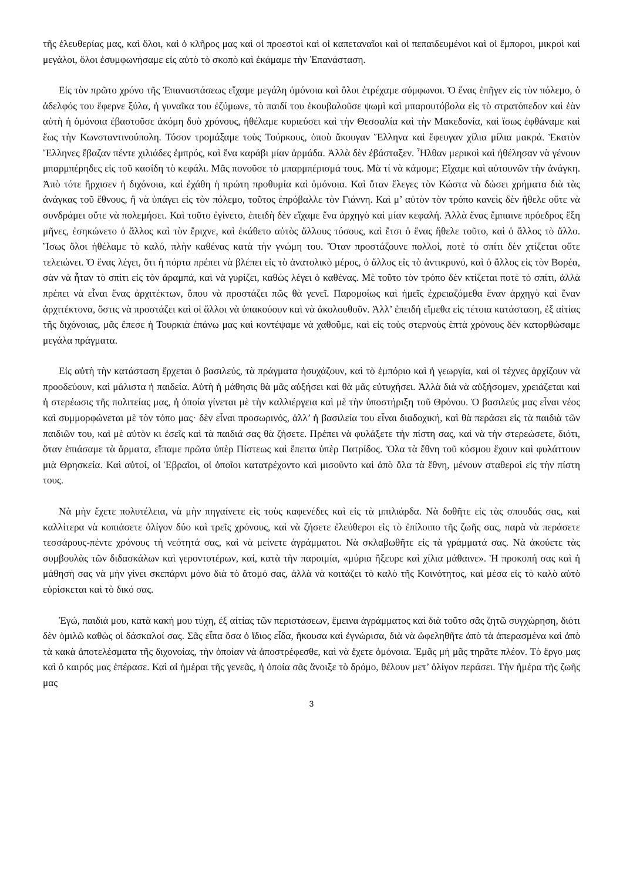τῆς ἐλευθερίας μας, καὶ ὅλοι, καὶ ὁ κλῆρος μας καὶ οἱ προεστοὶ καὶ οἱ καπεταναῖοι καὶ οἱ πεπαιδευμένοι καὶ οἱ ἔμποροι, μικροὶ καὶ μεγάλοι, ὅλοι ἐσυμφωνήσαμε εἰς αὐτὸ τὸ σκοπὸ καὶ ἐκάμαμε τὴν Ἐπανάσταση.
Εἰς τὸν πρῶτο χρόνο τῆς Ἐπαναστάσεως εἴχαμε μεγάλη ὁμόνοια καὶ ὅλοι ἐτρέχαμε σύμφωνοι. Ὁ ἕνας ἐπῆγεν εἰς τὸν πόλεμο, ὁ ἀδελφός του ἔφερνε ξύλα, ἡ γυναῖκα του ἐζύμωνε, τὸ παιδί του ἐκουβαλοῦσε ψωμὶ καὶ μπαρουτόβολα εἰς τὸ στρατόπεδον καὶ ἐὰν αὐτὴ ἡ ὁμόνοια ἐβαστοῦσε ἀκόμη δυὸ χρόνους, ἠθέλαμε κυριεύσει καὶ τὴν Θεσσαλία καὶ τὴν Μακεδονία, καὶ ἴσως ἐφθάναμε καὶ ἕως τὴν Κωνσταντινούπολη. Τόσον τρομάξαμε τοὺς Τούρκους, ὁποὺ ἄκουγαν Ἕλληνα καὶ ἔφευγαν χίλια μίλια μακρά. Ἑκατὸν Ἕλληνες ἔβαζαν πέντε χιλιάδες ἐμπρός, καὶ ἕνα καράβι μίαν ἀρμάδα. Ἀλλὰ δὲν ἐβάσταξεν. Ἦλθαν μερικοὶ καὶ ἠθέλησαν νὰ γένουν μπαρμπέρηδες εἰς τοῦ κασίδη τὸ κεφάλι. Μᾶς πονοῦσε τὸ μπαρμπέρισμά τους. Μὰ τί νὰ κάμομε; Εἴχαμε καὶ αὐτουνῶν τὴν ἀνάγκη. Ἀπὸ τότε ἤρχισεν ἡ διχόνοια, καὶ ἐχάθη ἡ πρώτη προθυμία καὶ ὁμόνοια. Καὶ ὅταν ἔλεγες τὸν Κώστα νὰ δώσει χρήματα διὰ τὰς ἀνάγκας τοῦ ἔθνους, ἢ νὰ ὑπάγει εἰς τὸν πόλεμο, τοῦτος ἐπρόβαλλε τὸν Γιάννη. Καὶ μ’ αὐτὸν τὸν τρόπο κανεὶς δὲν ἤθελε οὔτε νὰ συνδράμει οὔτε νὰ πολεμήσει. Καὶ τοῦτο ἐγίνετο, ἐπειδὴ δὲν εἴχαμε ἕνα ἀρχηγὸ καὶ μίαν κεφαλή. Ἀλλὰ ἕνας ἔμπαινε πρόεδρος ἕξη μῆνες, ἐσηκώνετο ὁ ἄλλος καὶ τὸν ἔριχνε, καὶ ἐκάθετο αὐτὸς ἄλλους τόσους, καὶ ἔτσι ὁ ἕνας ἤθελε τοῦτο, καὶ ὁ ἄλλος τὸ ἄλλο. Ἴσως ὅλοι ἠθέλαμε τὸ καλό, πλὴν καθένας κατὰ τὴν γνώμη του. Ὅταν προστάζουνε πολλοί, ποτὲ τὸ σπίτι δὲν χτίζεται οὔτε τελειώνει. Ὁ ἕνας λέγει, ὅτι ἡ πόρτα πρέπει νὰ βλέπει εἰς τὸ ἀνατολικὸ μέρος, ὁ ἄλλος εἰς τὸ ἀντικρυνό, καὶ ὁ ἄλλος εἰς τὸν Βορέα, σὰν νὰ ἦταν τὸ σπίτι εἰς τὸν ἀραμπά, καὶ νὰ γυρίζει, καθὼς λέγει ὁ καθένας. Μὲ τοῦτο τὸν τρόπο δὲν κτίζεται ποτὲ τὸ σπίτι, ἀλλὰ πρέπει νὰ εἶναι ἕνας ἀρχιτέκτων, ὅπου νὰ προστάζει πῶς θὰ γενεῖ. Παρομοίως καὶ ἡμεῖς ἐχρειαζόμεθα ἕναν ἀρχηγὸ καὶ ἕναν ἀρχιτέκτονα, ὅστις νὰ προστάζει καὶ οἱ ἄλλοι νὰ ὑπακούουν καὶ νὰ ἀκολουθοῦν. Ἀλλ’ ἐπειδή εἴμεθα εἰς τέτοια κατάσταση, ἐξ αἰτίας τῆς διχόνοιας, μᾶς ἔπεσε ἡ Τουρκιὰ ἐπάνω μας καὶ κοντέψαμε νὰ χαθοῦμε, καὶ εἰς τοὺς στερνοὺς ἑπτὰ χρόνους δὲν κατορθώσαμε μεγάλα πράγματα.
Εἰς αὐτὴ τὴν κατάσταση ἔρχεται ὁ βασιλεύς, τὰ πράγματα ἡσυχάζουν, καὶ τὸ ἐμπόριο καὶ ἡ γεωργία, καὶ οἱ τέχνες ἀρχίζουν νὰ προοδεύουν, καὶ μάλιστα ἡ παιδεία. Αὐτὴ ἡ μάθησις θὰ μᾶς αὐξήσει καὶ θὰ μᾶς εὐτυχήσει. Ἀλλὰ διὰ νὰ αὐξήσομεν, χρειάζεται καὶ ἡ στερέωσις τῆς πολιτείας μας, ἡ ὁποία γίνεται μὲ τὴν καλλιέργεια καὶ μὲ τὴν ὑποστήριξη τοῦ Θρόνου. Ὁ βασιλεύς μας εἶναι νέος καὶ συμμορφώνεται μὲ τὸν τόπο μας· δὲν εἶναι προσωρινός, ἀλλ’ ἡ βασιλεία του εἶναι διαδοχική, καὶ θὰ περάσει εἰς τὰ παιδιὰ τῶν παιδιῶν του, καὶ μὲ αὐτὸν κι ἐσεῖς καὶ τὰ παιδιά σας θὰ ζήσετε. Πρέπει νὰ φυλάξετε τὴν πίστη σας, καὶ νὰ τὴν στερεώσετε, διότι, ὅταν ἐπιάσαμε τὰ ἅρματα, εἴπαμε πρῶτα ὑπὲρ Πίστεως καὶ ἔπειτα ὑπὲρ Πατρίδος. Ὅλα τὰ ἔθνη τοῦ κόσμου ἔχουν καὶ φυλάττουν μιὰ Θρησκεία. Καὶ αὐτοί, οἱ Ἑβραῖοι, οἱ ὁποῖοι κατατρέχοντο καὶ μισοῦντο καὶ ἀπὸ ὅλα τὰ ἔθνη, μένουν σταθεροὶ εἰς τὴν πίστη τους.
Νὰ μὴν ἔχετε πολυτέλεια, νὰ μὴν πηγαίνετε εἰς τοὺς καφενέδες καὶ εἰς τὰ μπιλιάρδα. Νὰ δοθῆτε εἰς τὰς σπουδάς σας, καὶ καλλίτερα νὰ κοπιάσετε ὀλίγον δύο καὶ τρεῖς χρόνους, καὶ νὰ ζήσετε ἐλεύθεροι εἰς τὸ ἐπίλοιπο τῆς ζωῆς σας, παρὰ νὰ περάσετε τεσσάρους-πέντε χρόνους τὴ νεότητά σας, καὶ νὰ μείνετε ἀγράμματοι. Νὰ σκλαβωθῆτε εἰς τὰ γράμματά σας. Νὰ ἀκούετε τὰς συμβουλὰς τῶν διδασκάλων καὶ γεροντοτέρων, καί, κατὰ τὴν παροιμία, «μύρια ἤξευρε καὶ χίλια μάθαινε». Ἡ προκοπή σας καὶ ἡ μάθησή σας νὰ μὴν γίνει σκεπάρνι μόνο διὰ τὸ ἄτομό σας, ἀλλὰ νὰ κοιτάζει τὸ καλὸ τῆς Κοινότητος, καὶ μέσα εἰς τὸ καλὸ αὐτὸ εὑρίσκεται καὶ τὸ δικό σας.
Ἐγώ, παιδιά μου, κατὰ κακή μου τύχη, ἐξ αἰτίας τῶν περιστάσεων, ἔμεινα ἀγράμματος καὶ διὰ τοῦτο σᾶς ζητῶ συγχώρηση, διότι δὲν ὁμιλῶ καθὼς οἱ δάσκαλοί σας. Σᾶς εἶπα ὅσα ὁ ἴδιος εἶδα, ἤκουσα καὶ ἐγνώρισα, διὰ νὰ ὠφεληθῆτε ἀπὸ τὰ ἀπερασμένα καὶ ἀπὸ τὰ κακὰ ἀποτελέσματα τῆς διχονοίας, τὴν ὁποίαν νὰ ἀποστρέφεσθε, καὶ νὰ ἔχετε ὁμόνοια. Ἐμᾶς μὴ μᾶς τηρᾶτε πλέον. Τὸ ἔργο μας καὶ ὁ καιρός μας ἐπέρασε. Καὶ αἱ ἡμέραι τῆς γενεᾶς, ἡ ὁποία σᾶς ἄνοιξε τὸ δρόμο, θέλουν μετ’ ὀλίγον περάσει. Τὴν ἡμέρα τῆς ζωῆς μας
3